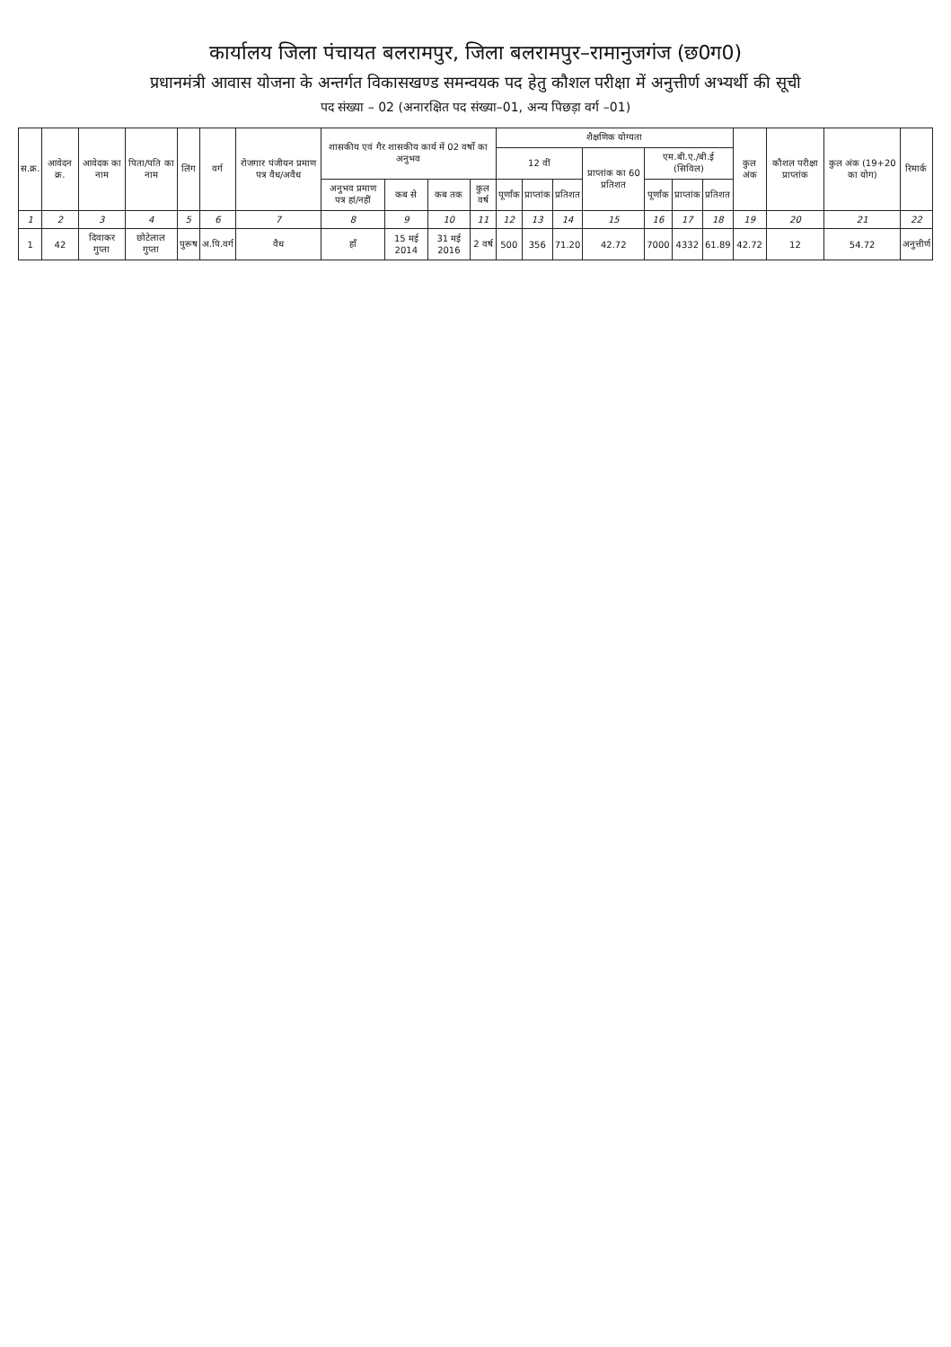कार्यालय जिला पंचायत बलरामपुर, जिला बलरामपुर–रामानुजगंज (छ0ग0)
प्रधानमंत्री आवास योजना के अन्तर्गत विकासखण्ड समन्वयक पद हेतु कौशल परीक्षा में अनुत्तीर्ण अभ्यर्थी की सूची
पद संख्या – 02 (अनारक्षित पद संख्या–01, अन्य पिछड़ा वर्ग –01)
| स.क्र. | आवेदन क्र. | आवेदक का नाम | पिता/पति का नाम | लिंग | वर्ग | रोजगार पंजीयन प्रमाण पत्र वैध/अवैध | शासकीय एवं गैर शासकीय कार्य में 02 वर्षो का अनुभव | | | | शैक्षणिक योग्यता | | | | | | | कुल अंक | कौशल परीक्षा प्राप्तांक | कुल अंक (19+20 का योग) | रिमार्क |
| --- | --- | --- | --- | --- | --- | --- | --- | --- | --- | --- | --- | --- | --- | --- | --- | --- | --- | --- | --- | --- | --- |
| | | | | | | | | | | | 12 वीं | | | प्राप्तांक का 60 प्रतिशत | एम.बी.ए./बी.ई (सिविल) | | | | | | |
| | | | | | | | अनुभव प्रमाण पत्र हां/नहीं | कब से | कब तक | कुल वर्ष | पूर्णांक | प्राप्तांक | प्रतिशत | | पूर्णांक | प्राप्तांक | प्रतिशत | | | | |
| 1 | 2 | 3 | 4 | 5 | 6 | 7 | 8 | 9 | 10 | 11 | 12 | 13 | 14 | 15 | 16 | 17 | 18 | 19 | 20 | 21 | 22 |
| 1 | 42 | दिवाकर गुप्ता | छोटेलाल गुप्ता | पुरूष | अ.पि.वर्ग | वैध | हॉं | 15 मई 2014 | 31 मई 2016 | 2 वर्ष | 500 | 356 | 71.20 | 42.72 | 7000 | 4332 | 61.89 | 42.72 | 12 | 54.72 | अनुत्तीर्ण |